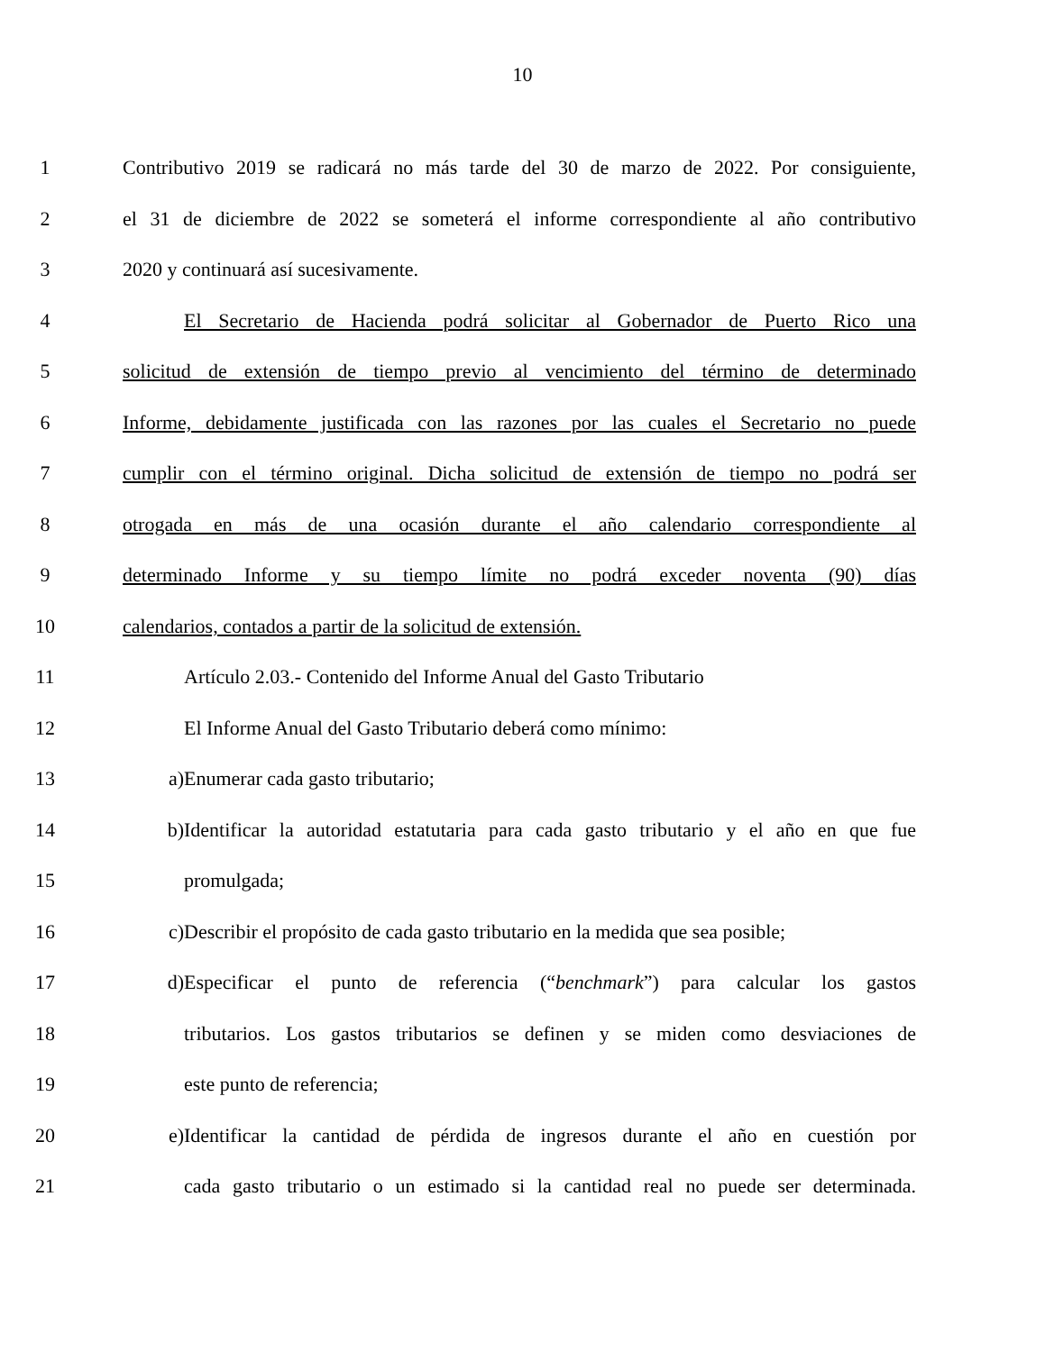10
1 Contributivo 2019 se radicará no más tarde del 30 de marzo de 2022. Por consiguiente,
2 el 31 de diciembre de 2022 se someterá el informe correspondiente al año contributivo
3 2020 y continuará así sucesivamente.
4 El Secretario de Hacienda podrá solicitar al Gobernador de Puerto Rico una
5 solicitud de extensión de tiempo previo al vencimiento del término de determinado
6 Informe, debidamente justificada con las razones por las cuales el Secretario no puede
7 cumplir con el término original. Dicha solicitud de extensión de tiempo no podrá ser
8 otrogada en más de una ocasión durante el año calendario correspondiente al
9 determinado Informe y su tiempo límite no podrá exceder noventa (90) días
10 calendarios, contados a partir de la solicitud de extensión.
11 Artículo 2.03.- Contenido del Informe Anual del Gasto Tributario
12 El Informe Anual del Gasto Tributario deberá como mínimo:
13 a) Enumerar cada gasto tributario;
14 b) Identificar la autoridad estatutaria para cada gasto tributario y el año en que fue
15 promulgada;
16 c) Describir el propósito de cada gasto tributario en la medida que sea posible;
17 d) Especificar el punto de referencia (“benchmark”) para calcular los gastos
18 tributarios. Los gastos tributarios se definen y se miden como desviaciones de
19 este punto de referencia;
20 e) Identificar la cantidad de pérdida de ingresos durante el año en cuestión por
21 cada gasto tributario o un estimado si la cantidad real no puede ser determinada.